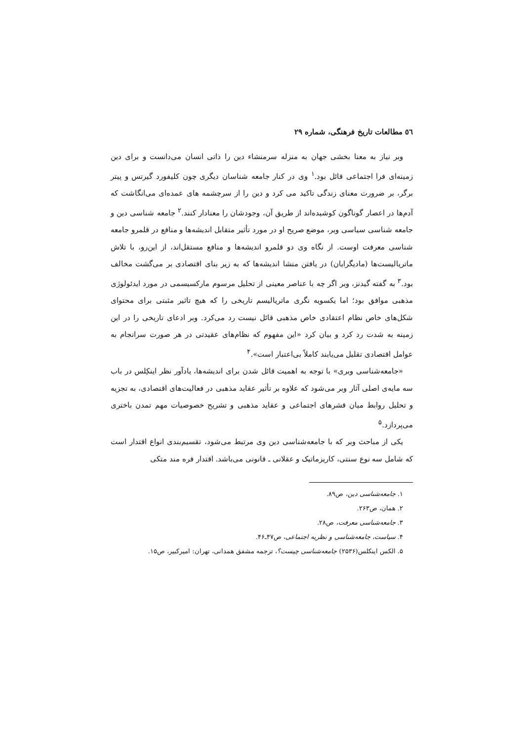٥٦ مطالعات تاریخ فرهنگی، شماره ۲۹
وبر نیاز به معنا بخشی جهان به منزله سرمنشاء دین را ذاتی انسان می‌دانست و برای دین زمینه‌ای فرا اجتماعی قائل بود.<sup>۱</sup> وی در کنار جامعه شناسان دیگری چون کلیفورد گیرتس و پیتر برگر، بر ضرورت معنای زندگی تاکید می کرد و دین را از سرچشمه های عمده‌ای می‌انگاشت که آدم‌ها در اعصار گوناگون کوشیده‌اند از طریق آن، وجودشان را معنادار کنند.<sup>۲</sup> جامعه شناسی دین و جامعه شناسی سیاسی وبر، موضع صریح او در مورد تأثیر متقابل اندیشه‌ها و منافع در قلمرو جامعه شناسی معرفت اوست. از نگاه وی دو قلمرو اندیشه‌ها و منافع مستقل‌اند، از این‌رو، با تلاش ماتریالیست‌ها (مادیگرایان) در یافتن منشا اندیشه‌ها که به زیر بنای اقتصادی بر می‌گشت مخالف بود.<sup>۳</sup> به گفته گیدنز، وبر اگر چه با عناصر معینی از تحلیل مرسوم مارکسیسمی در مورد ایدئولوژی مذهبی موافق بود؛ اما یکسویه نگری ماتریالیسم تاریخی را که هیچ تاثیر مثبتی برای محتوای شکل‌های خاص نظام اعتقادی خاص مذهبی قائل نیست رد می‌کرد. وبر ادعای تاریخی را در این زمینه به شدت رد کرد و بیان کرد «این مفهوم که نظام‌های عقیدتی در هر صورت سرانجام به عوامل اقتصادی تقلیل می‌یابند کاملاً بی‌اعتبار است».<sup>۴</sup>
«جامعه‌شناسی وبری» با توجه به اهمیت قائل شدن برای اندیشه‌ها، یادآور نظر اینکِلس در باب سه مایه‌ی اصلی آثار وبر می‌شود که علاوه بر تأثیر عقاید مذهبی در فعالیت‌های اقتصادی، به تجزیه و تحلیل روابط میان قشرهای اجتماعی و عقاید مذهبی و تشریح خصوصیات مهم تمدن باختری می‌پردازد.<sup>۵</sup>
یکی از مباحث وبر که با جامعه‌شناسی دین وی مرتبط می‌شود، تقسیم‌بندی انواع اقتدار است که شامل سه نوع سنتی، کاریزماتیک و عقلانی ـ قانونی می‌باشد. اقتدار فره مند متکی
۱. جامعه‌شناسی دین، ص۸۹.
۲. همان، ص۲۶۳.
۳. جامعه‌شناسی معرفت، ص۲۸.
۴. سیاست، جامعه‌شناسی و نظریه اجتماعی، ص۴۷ـ۴۶.
۵. الکس اینکلس(۲۵۳۶) جامعه‌شناسی چیست؟، ترجمه مشفق همدانی، تهران: امیرکبیر، ص۱۵.